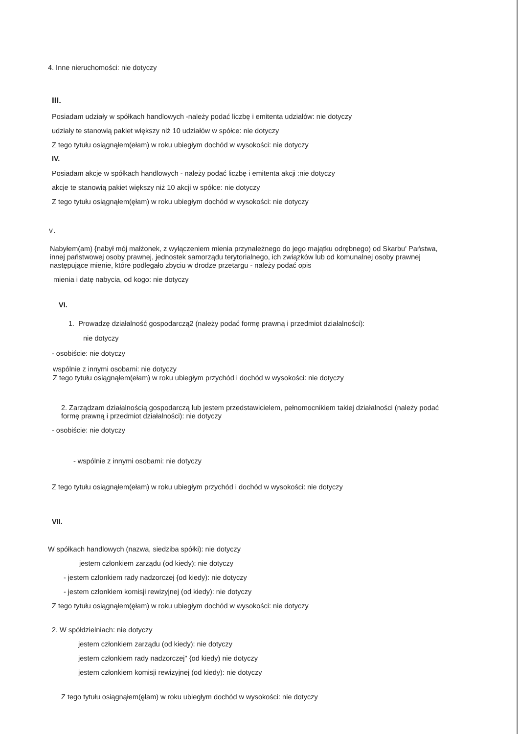4. Inne nieruchomości: nie dotyczy
III.
Posiadam udziały w spółkach handlowych -należy podać liczbę i emitenta udziałów: nie dotyczy
udziały te stanowią pakiet większy niż 10 udziałów w spółce: nie dotyczy
Z tego tytułu osiągnąłem(ełam) w roku ubiegłym dochód w wysokości: nie dotyczy
IV.
Posiadam akcje w spółkach handlowych - należy podać liczbę i emitenta akcji :nie dotyczy
akcje te stanowią pakiet większy niż 10 akcji w spółce: nie dotyczy
Z tego tytułu osiągnąłem(ęłam) w roku ubiegłym dochód w wysokości: nie dotyczy
V.
Nabyłem(am) {nabył mój małżonek, z wyłączeniem mienia przynależnego do jego majątku odrębnego) od Skarbu' Państwa, innej państwowej osoby prawnej, jednostek samorządu terytorialnego, ich związków lub od komunalnej osoby prawnej następujące mienie, które podlegało zbyciu w drodze przetargu - należy podać opis
mienia i datę nabycia, od kogo: nie dotyczy
VI.
1. Prowadzę działalność gospodarczą2 (należy podać formę prawną i przedmiot działalności):
nie dotyczy
- osobiście: nie dotyczy
wspólnie z innymi osobami: nie dotyczy
Z tego tytułu osiągnąłem(ełam) w roku ubiegłym przychód i dochód w wysokości: nie dotyczy
2. Zarządzam działalnością gospodarczą lub jestem przedstawicielem, pełnomocnikiem takiej działalności (należy podać formę prawną i przedmiot działalności): nie dotyczy
- osobiście: nie dotyczy
- wspólnie z innymi osobami: nie dotyczy
Z tego tytułu osiągnąłem(ełam) w roku ubiegłym przychód i dochód w wysokości: nie dotyczy
VII.
W spółkach handlowych (nazwa, siedziba spółki): nie dotyczy
jestem członkiem zarządu (od kiedy): nie dotyczy
- jestem członkiem rady nadzorczej {od kiedy): nie dotyczy
- jestem członkiem komisji rewizyjnej (od kiedy): nie dotyczy
Z tego tytułu osiągnąłem(ęłam) w roku ubiegłym dochód w wysokości: nie dotyczy
2. W spółdzielniach: nie dotyczy
jestem członkiem zarządu (od kiedy): nie dotyczy
jestem członkiem rady nadzorczej" {od kiedy) nie dotyczy
jestem członkiem komisji rewizyjnej (od kiedy): nie dotyczy
Z tego tytułu osiągnąłem(ęłam) w roku ubiegłym dochód w wysokości: nie dotyczy